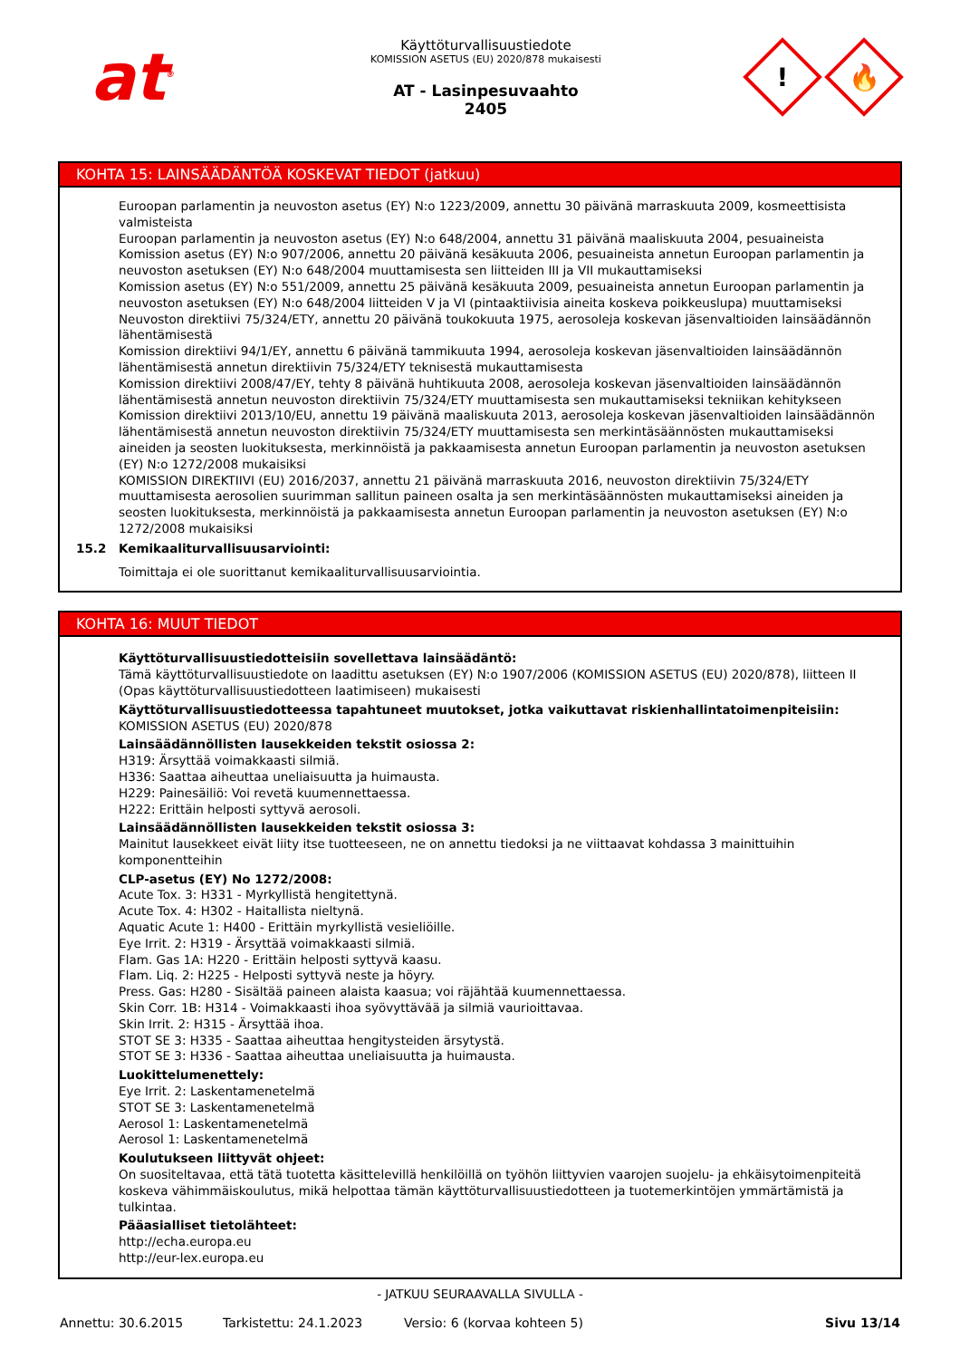at<sup>®</sup>
Käyttöturvallisuustiedote
KOMISSION ASETUS (EU) 2020/878 mukaisesti
AT - Lasinpesuvaahto
2405
!
🔥
KOHTA 15: LAINSÄÄDÄNTÖÄ KOSKEVAT TIEDOT (jatkuu)
Euroopan parlamentin ja neuvoston asetus (EY) N:o 1223/2009, annettu 30 päivänä marraskuuta 2009, kosmeettisista valmisteista
Euroopan parlamentin ja neuvoston asetus (EY) N:o 648/2004, annettu 31 päivänä maaliskuuta 2004, pesuaineista
Komission asetus (EY) N:o 907/2006, annettu 20 päivänä kesäkuuta 2006, pesuaineista annetun Euroopan parlamentin ja neuvoston asetuksen (EY) N:o 648/2004 muuttamisesta sen liitteiden III ja VII mukauttamiseksi
Komission asetus (EY) N:o 551/2009, annettu 25 päivänä kesäkuuta 2009, pesuaineista annetun Euroopan parlamentin ja neuvoston asetuksen (EY) N:o 648/2004 liitteiden V ja VI (pintaaktiivisia aineita koskeva poikkeuslupa) muuttamiseksi
Neuvoston direktiivi 75/324/ETY, annettu 20 päivänä toukokuuta 1975, aerosoleja koskevan jäsenvaltioiden lainsäädännön lähentämisestä
Komission direktiivi 94/1/EY, annettu 6 päivänä tammikuuta 1994, aerosoleja koskevan jäsenvaltioiden lainsäädännön lähentämisestä annetun direktiivin 75/324/ETY teknisestä mukauttamisesta
Komission direktiivi 2008/47/EY, tehty 8 päivänä huhtikuuta 2008, aerosoleja koskevan jäsenvaltioiden lainsäädännön lähentämisestä annetun neuvoston direktiivin 75/324/ETY muuttamisesta sen mukauttamiseksi tekniikan kehitykseen
Komission direktiivi 2013/10/EU, annettu 19 päivänä maaliskuuta 2013, aerosoleja koskevan jäsenvaltioiden lainsäädännön lähentämisestä annetun neuvoston direktiivin 75/324/ETY muuttamisesta sen merkintäsäännösten mukauttamiseksi aineiden ja seosten luokituksesta, merkinnöistä ja pakkaamisesta annetun Euroopan parlamentin ja neuvoston asetuksen (EY) N:o 1272/2008 mukaisiksi
KOMISSION DIREKTIIVI (EU) 2016/2037, annettu 21 päivänä marraskuuta 2016, neuvoston direktiivin 75/324/ETY muuttamisesta aerosolien suurimman sallitun paineen osalta ja sen merkintäsäännösten mukauttamiseksi aineiden ja seosten luokituksesta, merkinnöistä ja pakkaamisesta annetun Euroopan parlamentin ja neuvoston asetuksen (EY) N:o 1272/2008 mukaisiksi
15.2 Kemikaaliturvallisuusarviointi:
Toimittaja ei ole suorittanut kemikaaliturvallisuusarviointia.
KOHTA 16: MUUT TIEDOT
Käyttöturvallisuustiedotteisiin sovellettava lainsäädäntö:
Tämä käyttöturvallisuustiedote on laadittu asetuksen (EY) N:o 1907/2006 (KOMISSION ASETUS (EU) 2020/878), liitteen II (Opas käyttöturvallisuustiedotteen laatimiseen) mukaisesti
Käyttöturvallisuustiedotteessa tapahtuneet muutokset, jotka vaikuttavat riskienhallintatoimenpiteisiin:
KOMISSION ASETUS (EU) 2020/878
Lainsäädännöllisten lausekkeiden tekstit osiossa 2:
H319: Ärsyttää voimakkaasti silmiä.
H336: Saattaa aiheuttaa uneliaisuutta ja huimausta.
H229: Painesäiliö: Voi revetä kuumennettaessa.
H222: Erittäin helposti syttyvä aerosoli.
Lainsäädännöllisten lausekkeiden tekstit osiossa 3:
Mainitut lausekkeet eivät liity itse tuotteeseen, ne on annettu tiedoksi ja ne viittaavat kohdassa 3 mainittuihin komponentteihin
CLP-asetus (EY) No 1272/2008:
Acute Tox. 3: H331 - Myrkyllistä hengitettynä.
Acute Tox. 4: H302 - Haitallista nieltynä.
Aquatic Acute 1: H400 - Erittäin myrkyllistä vesieliöille.
Eye Irrit. 2: H319 - Ärsyttää voimakkaasti silmiä.
Flam. Gas 1A: H220 - Erittäin helposti syttyvä kaasu.
Flam. Liq. 2: H225 - Helposti syttyvä neste ja höyry.
Press. Gas: H280 - Sisältää paineen alaista kaasua; voi räjähtää kuumennettaessa.
Skin Corr. 1B: H314 - Voimakkaasti ihoa syövyttävää ja silmiä vaurioittavaa.
Skin Irrit. 2: H315 - Ärsyttää ihoa.
STOT SE 3: H335 - Saattaa aiheuttaa hengitysteiden ärsytystä.
STOT SE 3: H336 - Saattaa aiheuttaa uneliaisuutta ja huimausta.
Luokittelumenettely:
Eye Irrit. 2: Laskentamenetelmä
STOT SE 3: Laskentamenetelmä
Aerosol 1: Laskentamenetelmä
Aerosol 1: Laskentamenetelmä
Koulutukseen liittyvät ohjeet:
On suositeltavaa, että tätä tuotetta käsittelevillä henkilöillä on työhön liittyvien vaarojen suojelu- ja ehkäisytoimenpiteitä koskeva vähimmäiskoulutus, mikä helpottaa tämän käyttöturvallisuustiedotteen ja tuotemerkintöjen ymmärtämistä ja tulkintaa.
Pääasialliset tietolähteet:
http://echa.europa.eu
http://eur-lex.europa.eu
- JATKUU SEURAAVALLA SIVULLA -
Annettu: 30.6.2015 Tarkistettu: 24.1.2023 Versio: 6 (korvaa kohteen 5) Sivu 13/14